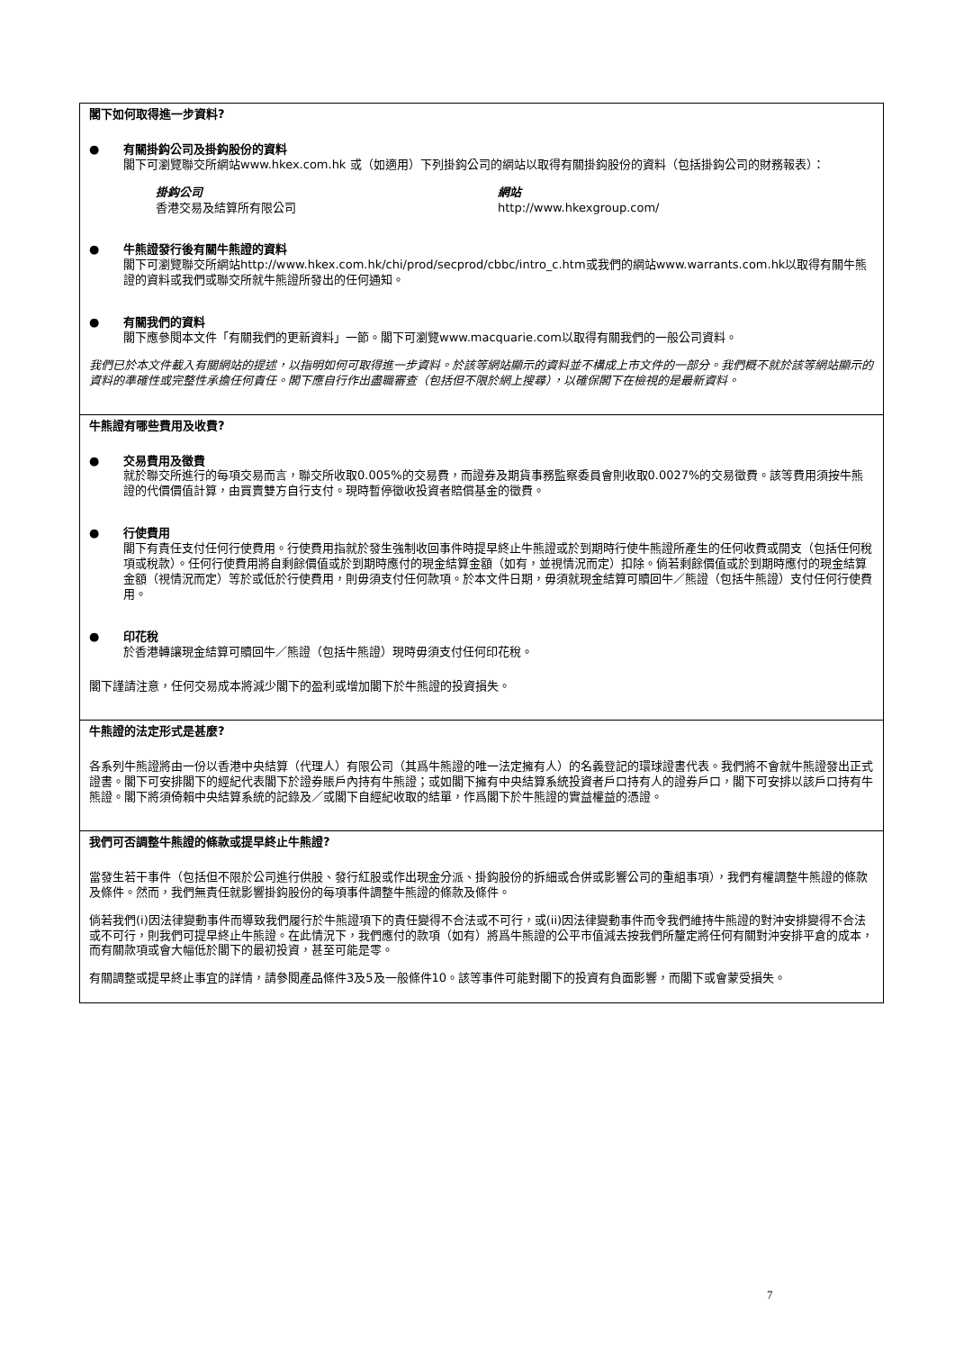閣下如何取得進一步資料?
● 有關掛鈎公司及掛鈎股份的資料
閣下可瀏覽聯交所網站www.hkex.com.hk 或（如適用）下列掛鈎公司的網站以取得有關掛鈎股份的資料（包括掛鈎公司的財務報表）：
掛鈎公司
香港交易及結算所有限公司
網站
http://www.hkexgroup.com/
● 牛熊證發行後有關牛熊證的資料
閣下可瀏覽聯交所網站http://www.hkex.com.hk/chi/prod/secprod/cbbc/intro_c.htm或我們的網站www.warrants.com.hk以取得有關牛熊證的資料或我們或聯交所就牛熊證所發出的任何通知。
● 有關我們的資料
閣下應參閱本文件「有關我們的更新資料」一節。閣下可瀏覽www.macquarie.com以取得有關我們的一般公司資料。
我們已於本文件載入有關網站的提述，以指明如何可取得進一步資料。於該等網站顯示的資料並不構成上市文件的一部分。我們概不就於該等網站顯示的資料的準確性或完整性承擔任何責任。閣下應自行作出盡職審查（包括但不限於網上搜尋），以確保閣下在檢視的是最新資料。
牛熊證有哪些費用及收費?
● 交易費用及徵費
就於聯交所進行的每項交易而言，聯交所收取0.005%的交易費，而證券及期貨事務監察委員會則收取0.0027%的交易徵費。該等費用須按牛熊證的代價價值計算，由買賣雙方自行支付。現時暫停徵收投資者賠償基金的徵費。
● 行使費用
閣下有責任支付任何行使費用。行使費用指就於發生強制收回事件時提早終止牛熊證或於到期時行使牛熊證所產生的任何收費或開支（包括任何稅項或稅款）。任何行使費用將自剩餘價值或於到期時應付的現金結算金額（如有，並視情況而定）扣除。倘若剩餘價值或於到期時應付的現金結算金額（視情況而定）等於或低於行使費用，則毋須支付任何款項。於本文件日期，毋須就現金結算可贖回牛／熊證（包括牛熊證）支付任何行使費用。
● 印花稅
於香港轉讓現金結算可贖回牛／熊證（包括牛熊證）現時毋須支付任何印花稅。
閣下謹請注意，任何交易成本將減少閣下的盈利或增加閣下於牛熊證的投資損失。
牛熊證的法定形式是甚麼?
各系列牛熊證將由一份以香港中央結算（代理人）有限公司（其爲牛熊證的唯一法定擁有人）的名義登記的環球證書代表。我們將不會就牛熊證發出正式證書。閣下可安排閣下的經紀代表閣下於證券賬戶內持有牛熊證；或如閣下擁有中央結算系統投資者戶口持有人的證券戶口，閣下可安排以該戶口持有牛熊證。閣下將須倚賴中央結算系統的記錄及／或閣下自經紀收取的結單，作爲閣下於牛熊證的實益權益的憑證。
我們可否調整牛熊證的條款或提早終止牛熊證?
當發生若干事件（包括但不限於公司進行供股、發行紅股或作出現金分派、掛鈎股份的拆細或合併或影響公司的重組事項），我們有權調整牛熊證的條款及條件。然而，我們無責任就影響掛鈎股份的每項事件調整牛熊證的條款及條件。
倘若我們(i)因法律變動事件而導致我們履行於牛熊證項下的責任變得不合法或不可行，或(ii)因法律變動事件而令我們維持牛熊證的對沖安排變得不合法或不可行，則我們可提早終止牛熊證。在此情況下，我們應付的款項（如有）將爲牛熊證的公平市值減去按我們所釐定將任何有關對沖安排平倉的成本，而有關款項或會大幅低於閣下的最初投資，甚至可能是零。
有關調整或提早終止事宜的詳情，請參閱產品條件3及5及一般條件10。該等事件可能對閣下的投資有負面影響，而閣下或會蒙受損失。
7